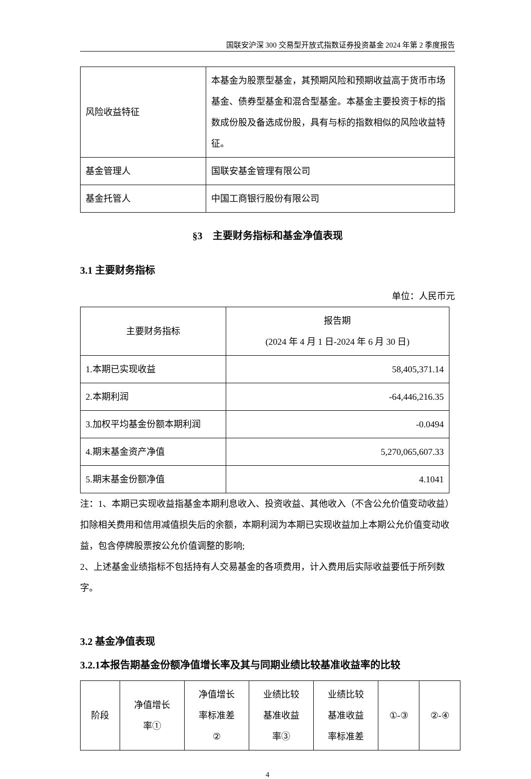国联安沪深 300 交易型开放式指数证券投资基金 2024 年第 2 季度报告
| 风险收益特征 | 本基金为股票型基金，其预期风险和预期收益高于货币市场基金、债券型基金和混合型基金。本基金主要投资于标的指数成份股及备选成份股，具有与标的指数相似的风险收益特征。 |
| 基金管理人 | 国联安基金管理有限公司 |
| 基金托管人 | 中国工商银行股份有限公司 |
§3　主要财务指标和基金净值表现
3.1 主要财务指标
单位：人民币元
| 主要财务指标 | 报告期 (2024 年 4 月 1 日-2024 年 6 月 30 日) |
| --- | --- |
| 1.本期已实现收益 | 58,405,371.14 |
| 2.本期利润 | -64,446,216.35 |
| 3.加权平均基金份额本期利润 | -0.0494 |
| 4.期末基金资产净值 | 5,270,065,607.33 |
| 5.期末基金份额净值 | 4.1041 |
注：1、本期已实现收益指基金本期利息收入、投资收益、其他收入（不含公允价值变动收益）扣除相关费用和信用减值损失后的余额，本期利润为本期已实现收益加上本期公允价值变动收益，包含停牌股票按公允价值调整的影响;
2、上述基金业绩指标不包括持有人交易基金的各项费用，计入费用后实际收益要低于所列数字。
3.2 基金净值表现
3.2.1本报告期基金份额净值增长率及其与同期业绩比较基准收益率的比较
| 阶段 | 净值增长 率① | 净值增长 率标准差 ② | 业绩比较 基准收益 率③ | 业绩比较 基准收益 率标准差 | ①-③ | ②-④ |
| --- | --- | --- | --- | --- | --- | --- |
4